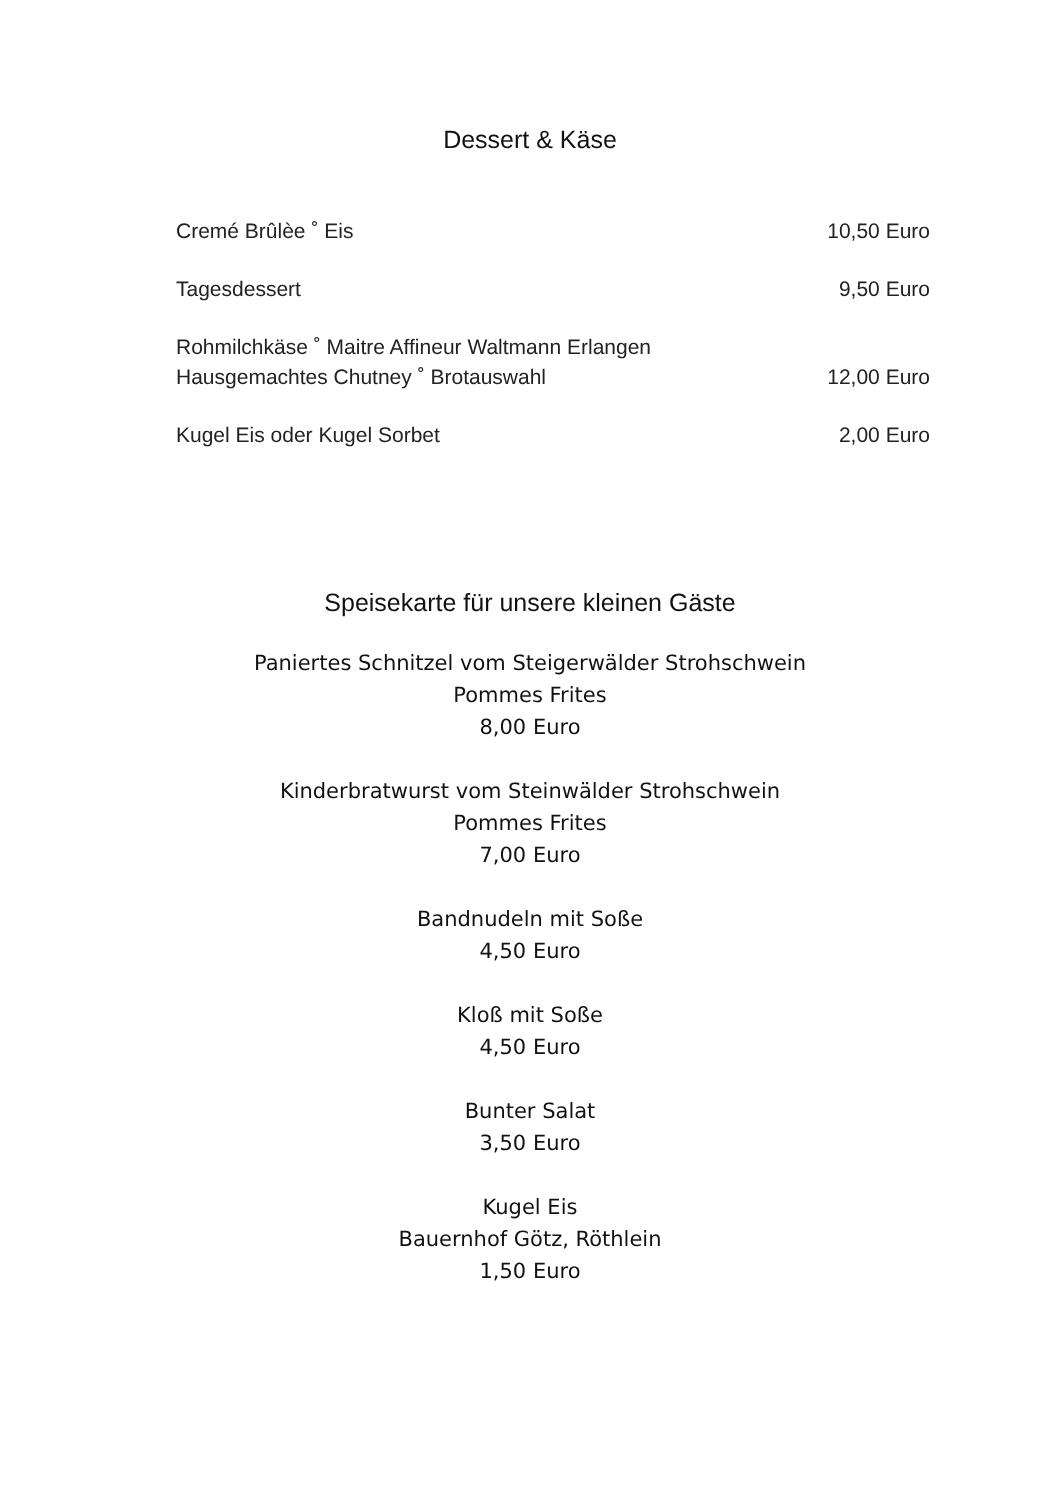Dessert & Käse
Cremé Brûlèe ˚ Eis 10,50 Euro
Tagesdessert 9,50 Euro
Rohmilchkäse ˚ Maitre Affineur Waltmann Erlangen
Hausgemachtes Chutney ˚ Brotauswahl 12,00 Euro
Kugel Eis oder Kugel Sorbet 2,00 Euro
Speisekarte für unsere kleinen Gäste
Paniertes Schnitzel vom Steigerwälder Strohschwein
Pommes Frites
8,00 Euro
Kinderbratwurst vom Steinwälder Strohschwein
Pommes Frites
7,00 Euro
Bandnudeln mit Soße
4,50 Euro
Kloß mit Soße
4,50 Euro
Bunter Salat
3,50 Euro
Kugel Eis
Bauernhof Götz, Röthlein
1,50 Euro